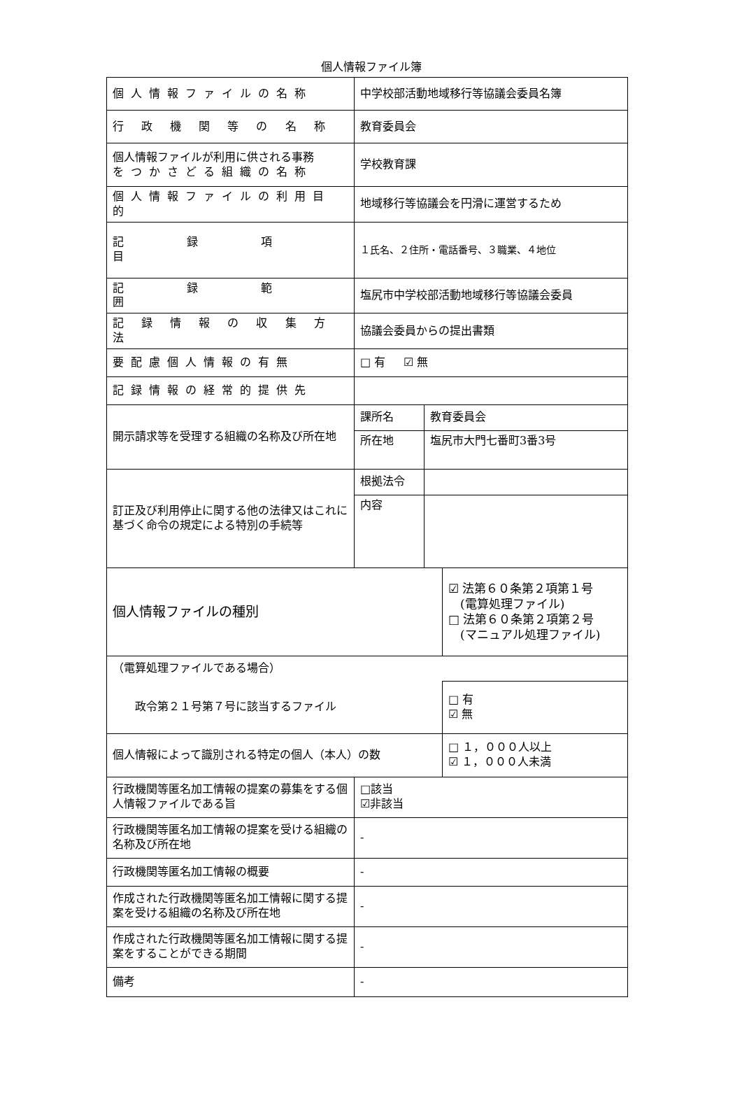個人情報ファイル簿
| 個人情報ファイルの名称 | 中学校部活動地域移行等協議会委員名簿 | | |
| 行 政 機 関 等 の 名 称 | 教育委員会 | | |
| 個人情報ファイルが利用に供される事務 をつかさどる組織の名称 | 学校教育課 | | |
| 個人情報ファイルの利用目的 | 地域移行等協議会を円滑に運営するため | | |
| 記録項目 | １氏名、２住所・電話番号、３職業、４地位 | | |
| 記録範囲 | 塩尻市中学校部活動地域移行等協議会委員 | | |
| 記 録 情 報 の 収 集 方 法 | 協議会委員からの提出書類 | | |
| 要配慮個人情報の有無 | □ 有 ☑ 無 | | |
| 記録情報の経常的提供先 | | | |
| 開示請求等を受理する組織の名称及び所在地 | 課所名 | 教育委員会 | |
| | 所在地 | 塩尻市大門七番町3番3号 | |
| 訂正及び利用停止に関する他の法律又はこれに基づく命令の規定による特別の手続等 | 根拠法令 | | |
| | 内容 | | |
| 個人情報ファイルの種別 | | | ☑ 法第６０条第２項第１号 (電算処理ファイル) □ 法第６０条第２項第２号 (マニュアル処理ファイル) |
| （電算処理ファイルである場合） | | | |
| 政令第２１号第７号に該当するファイル | | | □ 有 ☑ 無 |
| 個人情報によって識別される特定の個人（本人）の数 | | | □ １，０００人以上 ☑ １，０００人未満 |
| 行政機関等匿名加工情報の提案の募集をする個人情報ファイルである旨 | □該当 ☑非該当 | | |
| 行政機関等匿名加工情報の提案を受ける組織の名称及び所在地 | - | | |
| 行政機関等匿名加工情報の概要 | - | | |
| 作成された行政機関等匿名加工情報に関する提案を受ける組織の名称及び所在地 | - | | |
| 作成された行政機関等匿名加工情報に関する提案をすることができる期間 | - | | |
| 備考 | - | | |